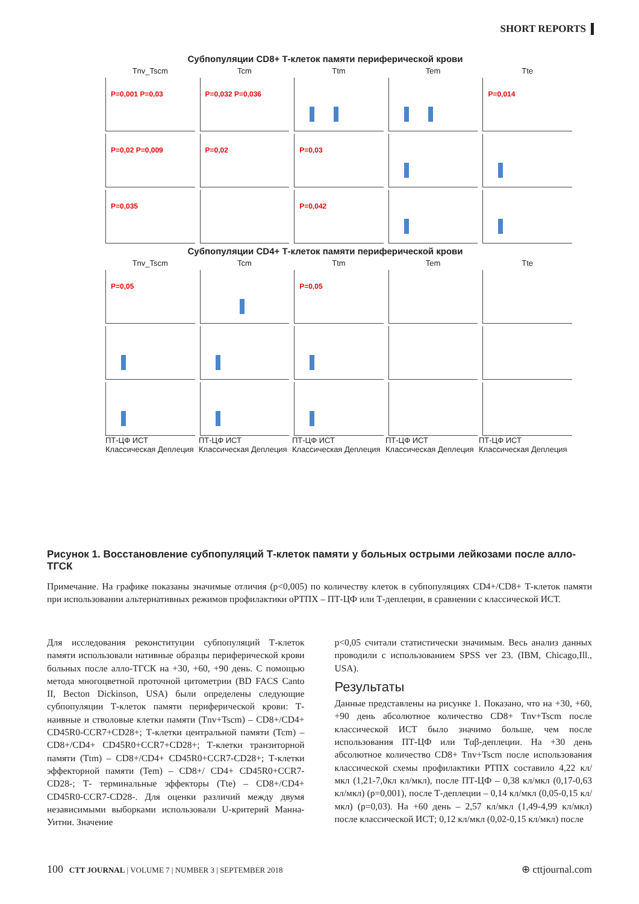SHORT REPORTS
Субпопуляции CD8+ Т-клеток памяти периферической крови
Tnv_Tscm
Tcm
Ttm
Tem
Tte
P=0,001 P=0,03
P=0,032 P=0,036
P=0,014
P=0,02 P=0,009
P=0,02
P=0,03
P=0,035
P=0,042
Субпопуляции CD4+ Т-клеток памяти периферической крови
Tnv_Tscm
Tcm
Ttm
Tem
Tte
P=0,05
P=0,05
ПТ-ЦФ ИСТ Классическая Деплеция
ПТ-ЦФ ИСТ Классическая Деплеция
ПТ-ЦФ ИСТ Классическая Деплеция
ПТ-ЦФ ИСТ Классическая Деплеция
ПТ-ЦФ ИСТ Классическая Деплеция
Рисунок 1. Восстановление субпопуляций Т-клеток памяти у больных острыми лейкозами после алло-ТГСК
Примечание. На графике показаны значимые отличия (p<0,005) по количеству клеток в субпопуляциях CD4+/CD8+ Т-клеток памяти при использовании альтернативных режимов профилактики оРТПХ – ПТ-ЦФ или Т-деплеции, в сравнении с классической ИСТ.
Для исследования реконституции субпопуляций Т-клеток памяти использовали нативные образцы периферической крови больных после алло-ТГСК на +30, +60, +90 день. С помощью метода многоцветной проточной цитометрии (BD FACS Canto II, Becton Dickinson, USA) были определены следующие субпопуляции Т-клеток памяти периферической крови: Т-наивные и стволовые клетки памяти (Tnv+Tscm) – CD8+/CD4+ CD45R0-CCR7+CD28+; Т-клетки центральной памяти (Tcm) – CD8+/CD4+ CD45R0+CCR7+CD28+; Т-клетки транзиторной памяти (Ttm) – CD8+/CD4+ CD45R0+CCR7-CD28+; Т-клетки эффекторной памяти (Tem) – CD8+/ CD4+ CD45R0+CCR7-CD28-; Т- терминальные эффекторы (Tte) – CD8+/CD4+ CD45R0-CCR7-CD28-. Для оценки различий между двумя независимыми выборками использовали U-критерий Манна-Уитни. Значение
p<0,05 считали статистически значимым. Весь анализ данных проводили с использованием SPSS ver 23. (IBM, Chicago,Ill., USA).
Результаты
Данные представлены на рисунке 1. Показано, что на +30, +60, +90 день абсолютное количество CD8+ Tnv+Tscm после классической ИСТ было значимо больше, чем после использования ПТ-ЦФ или Tαβ-деплеции. На +30 день абсолютное количество CD8+ Tnv+Tscm после использования классической схемы профилактики РТПХ составило 4,22 кл/мкл (1,21-7,0кл кл/мкл), после ПТ-ЦФ – 0,38 кл/мкл (0,17-0,63 кл/мкл) (p=0,001), после Т-деплеции – 0,14 кл/мкл (0,05-0,15 кл/мкл) (p=0,03). На +60 день – 2,57 кл/мкл (1,49-4,99 кл/мкл) после классической ИСТ; 0,12 кл/мкл (0,02-0,15 кл/мкл) после
100 CTT JOURNAL | VOLUME 7 | NUMBER 3 | SEPTEMBER 2018
⊕ cttjournal.com